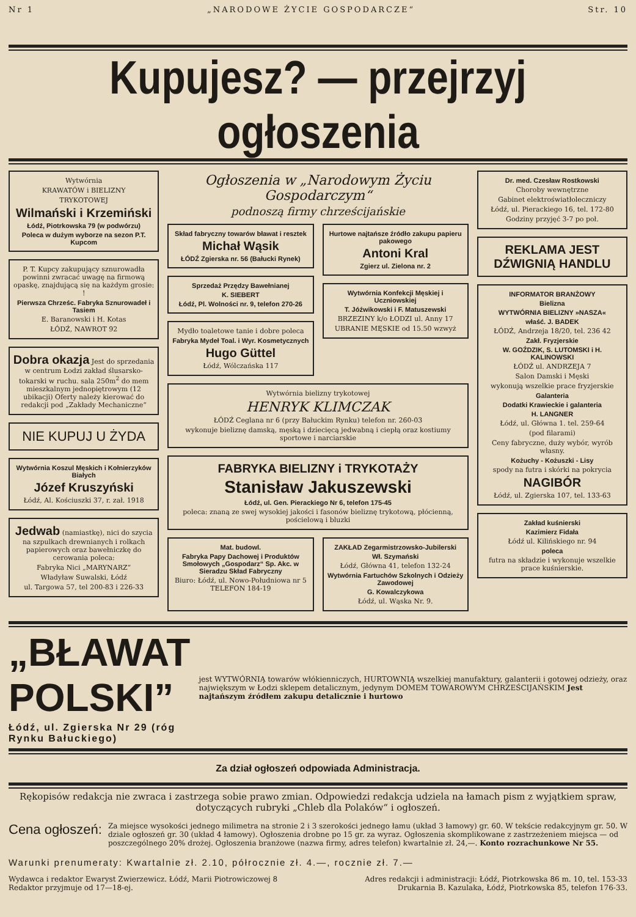Nr 1 „NARODOWE ŻYCIE GOSPODARCZE“Str. 10
Kupujesz? — przejrzyj ogłoszenia
Wytwórnia
KRAWATÓW i BIELIZNY
TRYKOTOWEJ
Wilmański i Krzemiński
Łódź, Piotrkowska 79 (w podwórzu)
Poleca w dużym wyborze na sezon P.T. Kupcom
P. T. Kupcy zakupujący sznurowadła powinni zwracać uwagę na firmową opaskę, znajdującą się na każdym grosie: !
Pierwsza Chrześc. Fabryka Sznurowadeł i Tasiem
E. Baranowski i H. Kotas
ŁÓDŹ, NAWROT 92
Dobra okazja Jest do sprzedania w centrum Łodzi zakład ślusarsko-tokarski w ruchu. sala 250m<sup>2</sup> do mem mieszkalnym jednopiętrowym (12 ubikacji) Oferty należy kierować do redakcji pod „Zakłady Mechaniczne“
NIE KUPUJ U ŻYDA
Wytwórnia Koszul Męskich i Kołnierzyków Białych
Józef Kruszyński
Łódź, Al. Kościuszki 37, r. zał. 1918
Jedwab (namiastkę), nici do szycia na szpulkach drewnianych i rolkach papierowych oraz bawełniczkę do cerowania poleca:
Fabryka Nici „MARYNARZ“
Władyław Suwalski, Łódź
ul. Targowa 57, tel 200-83 i 226-33
Ogłoszenia w „Narodowym Życiu Gospodarczym“
podnoszą firmy chrześcijańskie
Skład fabryczny towarów bławat i resztek
Michał Wąsik
ŁÓDŹ Zgierska nr. 56 (Bałucki Rynek)
Sprzedaż Przędzy Bawełnianej
K. SIEBERT
Łódź, Pl. Wolności nr. 9, telefon 270-26
Mydło toaletowe tanie i dobre poleca
Fabryka Mydeł Toal. i Wyr. Kosmetycznych
Hugo Güttel
Łódź, Wólczańska 117
Hurtowe najtańsze źródło zakupu papieru pakowego
Antoni Kral
Zgierz ul. Zielona nr. 2
Wytwórnia Konfekcji Męskiej i Uczniowskiej
T. Jóźwikowski i F. Matuszewski
BRZEZINY k/o ŁODZI ul. Anny 17
UBRANIE MĘSKIE od 15.50 wzwyż
Wytwórnia bielizny trykotowej
HENRYK KLIMCZAK
ŁÓDŹ Ceglana nr 6 (przy Bałuckim Rynku) telefon nr. 260-03
wykonuje bieliznę damską, męską i dziecięcą jedwabną i ciepłą oraz kostiumy sportowe i narciarskie
FABRYKA BIELIZNY i TRYKOTAŻY
Stanisław Jakuszewski
Łódź, ul. Gen. Pierackiego Nr 6, telefon 175-45
poleca: znaną ze swej wysokiej jakości i fasonów bieliznę trykotową, płócienną, pościelową i bluzki
Mat. budowl.
Fabryka Papy Dachowej i Produktów Smołowych „Gospodarz“ Sp. Akc. w Sieradzu Skład Fabryczny
Biuro: Łódź, ul. Nowo-Południowa nr 5 TELEFON 184-19
ZAKŁAD Zegarmistrzowsko-Jubilerski
Wł. Szymański
Łódź, Główna 41, telefon 132-24
Wytwórnia Fartuchów Szkolnych i Odzieży Zawodowej
G. Kowalczykowa
Łódź, ul. Wąska Nr. 9.
Dr. med. Czesław Rostkowski
Choroby wewnętrzne
Gabinet elektroświatłoleczniczy
Łódź, ul. Pierackiego 16, tel. 172-80
Godziny przyjęć 3-7 po poł.
REKLAMA JEST DŹWIGNIĄ HANDLU
INFORMATOR BRANŻOWY
Bielizna
WYTWÓRNIA BIELIZNY »NASZA«
właść. J. BADEK
ŁÓDŹ, Andrzeja 18/20, tel. 236 42
Zakł. Fryzjerskie
W. GOŹDZIK, S. LUTOMSKI i H. KALINOWSKI
ŁÓDŹ ul. ANDRZEJA 7
Salon Damski i Męski
wykonują wszelkie prace fryzjerskie
Galanteria
Dodatki Krawieckie i galanteria
H. LANGNER
Łódź, ul. Główna 1. tel. 259-64
(pod filarami)
Ceny fabryczne, duży wybór, wyrób własny.
Kożuchy - Kożuszki - Lisy
spody na futra i skórki na pokrycia
NAGIBÓR
Łódź, ul. Zgierska 107, tel. 133-63
Zakład kuśnierski
Kazimierz Fidała
Łódź ul. Kilińskiego nr. 94
poleca
futra na składzie i wykonuje wszelkie prace kuśnierskie.
„BŁAWAT POLSKI”
Łódź, ul. Zgierska Nr 29 (róg Rynku Bałuckiego)
jest WYTWÓRNIĄ towarów włókienniczych, HURTOWNIĄ wszelkiej manufaktury, galanterii i gotowej odzieży, oraz największym w Łodzi sklepem detalicznym, jedynym DOMEM TOWAROWYM CHRZEŚCIJAŃSKIM Jest najtańszym źródłem zakupu detalicznie i hurtowo
Za dział ogłoszeń odpowiada Administracja.
Rękopisów redakcja nie zwraca i zastrzega sobie prawo zmian. Odpowiedzi redakcja udziela na łamach pism z wyjątkiem spraw, dotyczących rubryki „Chleb dla Polaków“ i ogłoszeń.
Cena ogłoszeń:
Za miejsce wysokości jednego milimetra na stronie 2 i 3 szerokości jednego łamu (układ 3 łamowy) gr. 60. W tekście redakcyjnym gr. 50. W dziale ogłoszeń gr. 30 (układ 4 łamowy). Ogłoszenia drobne po 15 gr. za wyraz. Ogłoszenia skomplikowane z zastrzeżeniem miejsca — od poszczególnego 20% drożej. Ogłoszenia branżowe (nazwa firmy, adres telefon) kwartalnie zł. 24,—. Konto rozrachunkowe Nr 55.
Warunki prenumeraty: Kwartalnie zł. 2.10, półrocznie zł. 4.—, rocznie zł. 7.—
Wydawca i redaktor Ewaryst Zwierzewicz. Łódź, Marii Piotrowiczowej 8 Adres redakcji i administracji: Łódź, Piotrkowska 86 m. 10, tel. 153-33
Redaktor przyjmuje od 17—18-ej. Drukarnia B. Kazulaka, Łódź, Piotrkowska 85, telefon 176-33.